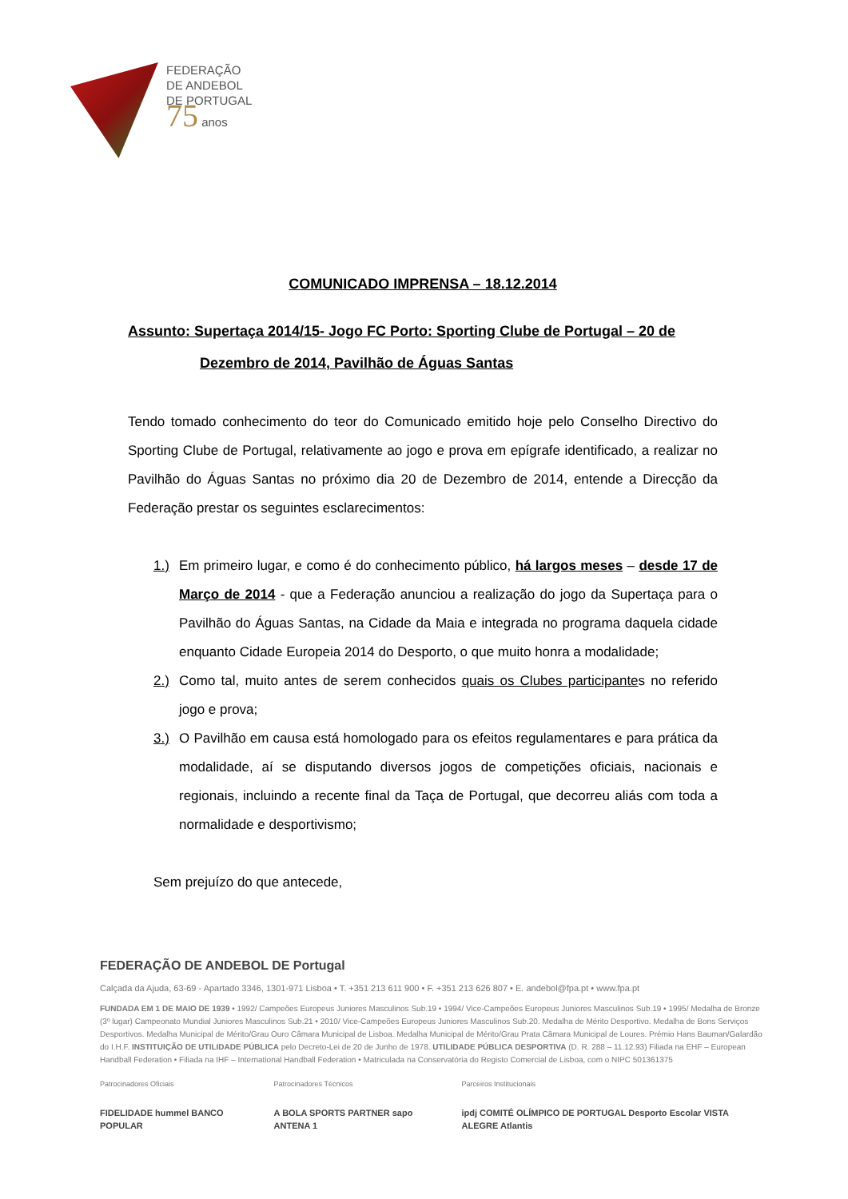FEDERAÇÃO
DE ANDEBOL
DE PORTUGAL
75 anos
COMUNICADO IMPRENSA – 18.12.2014
Assunto: Supertaça 2014/15- Jogo FC Porto: Sporting Clube de Portugal – 20 de
Dezembro de 2014, Pavilhão de Águas Santas
Tendo tomado conhecimento do teor do Comunicado emitido hoje pelo Conselho Directivo do Sporting Clube de Portugal, relativamente ao jogo e prova em epígrafe identificado, a realizar no Pavilhão do Águas Santas no próximo dia 20 de Dezembro de 2014, entende a Direcção da Federação prestar os seguintes esclarecimentos:
1.) Em primeiro lugar, e como é do conhecimento público, há largos meses – desde 17 de Março de 2014 - que a Federação anunciou a realização do jogo da Supertaça para o Pavilhão do Águas Santas, na Cidade da Maia e integrada no programa daquela cidade enquanto Cidade Europeia 2014 do Desporto, o que muito honra a modalidade;
2.) Como tal, muito antes de serem conhecidos quais os Clubes participantes no referido jogo e prova;
3.) O Pavilhão em causa está homologado para os efeitos regulamentares e para prática da modalidade, aí se disputando diversos jogos de competições oficiais, nacionais e regionais, incluindo a recente final da Taça de Portugal, que decorreu aliás com toda a normalidade e desportivismo;
Sem prejuízo do que antecede,
FEDERAÇÃO DE ANDEBOL DE Portugal
Calçada da Ajuda, 63-69 - Apartado 3346, 1301-971 Lisboa • T. +351 213 611 900 • F. +351 213 626 807 • E. andebol@fpa.pt • www.fpa.pt
FUNDADA EM 1 DE MAIO DE 1939 • 1992/ Campeões Europeus Juniores Masculinos Sub.19 • 1994/ Vice-Campeões Europeus Juniores Masculinos Sub.19 • 1995/ Medalha de Bronze (3º lugar) Campeonato Mundial Juniores Masculinos Sub.21 • 2010/ Vice-Campeões Europeus Juniores Masculinos Sub.20. Medalha de Mérito Desportivo. Medalha de Bons Serviços Desportivos. Medalha Municipal de Mérito/Grau Ouro Câmara Municipal de Lisboa. Medalha Municipal de Mérito/Grau Prata Câmara Municipal de Loures. Prémio Hans Bauman/Galardão do I.H.F. INSTITUIÇÃO DE UTILIDADE PÚBLICA pelo Decreto-Lei de 20 de Junho de 1978. UTILIDADE PÚBLICA DESPORTIVA (D. R. 288 – 11.12.93) Filiada na EHF – European Handball Federation • Filiada na IHF – International Handball Federation • Matriculada na Conservatória do Registo Comercial de Lisboa, com o NIPC 501361375
Patrocinadores Oficiais
FIDELIDADE hummel BANCO POPULAR
Patrocinadores Técnicos
A BOLA SPORTS PARTNER sapo ANTENA 1
Parceiros Institucionais
ipdj COMITÉ OLÍMPICO DE PORTUGAL Desporto Escolar VISTA ALEGRE Atlantis